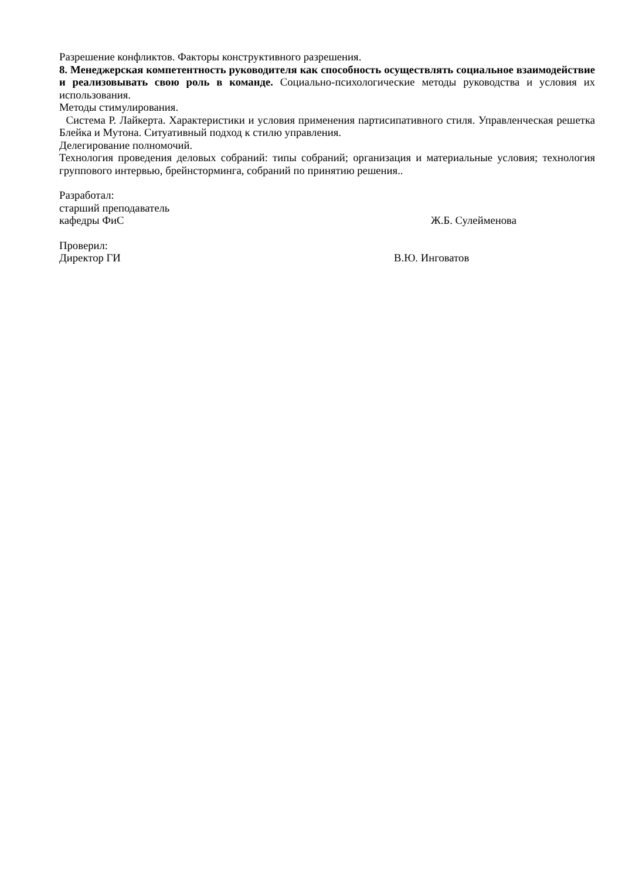Разрешение конфликтов. Факторы конструктивного разрешения.
8. Менеджерская компетентность руководителя как способность осуществлять социальное взаимодействие и реализовывать свою роль в команде. Социально-психологические методы руководства и условия их использования.
Методы стимулирования.
Система Р. Лайкерта. Характеристики и условия применения партисипативного стиля. Управленческая решетка Блейка и Мутона. Ситуативный подход к стилю управления.
Делегирование полномочий.
Технология проведения деловых собраний: типы собраний; организация и материальные условия; технология группового интервью, брейнсторминга, собраний по принятию решения..
Разработал:
старший преподаватель
кафедры ФиС Ж.Б. Сулейменова
Проверил:
Директор ГИ В.Ю. Инговатов